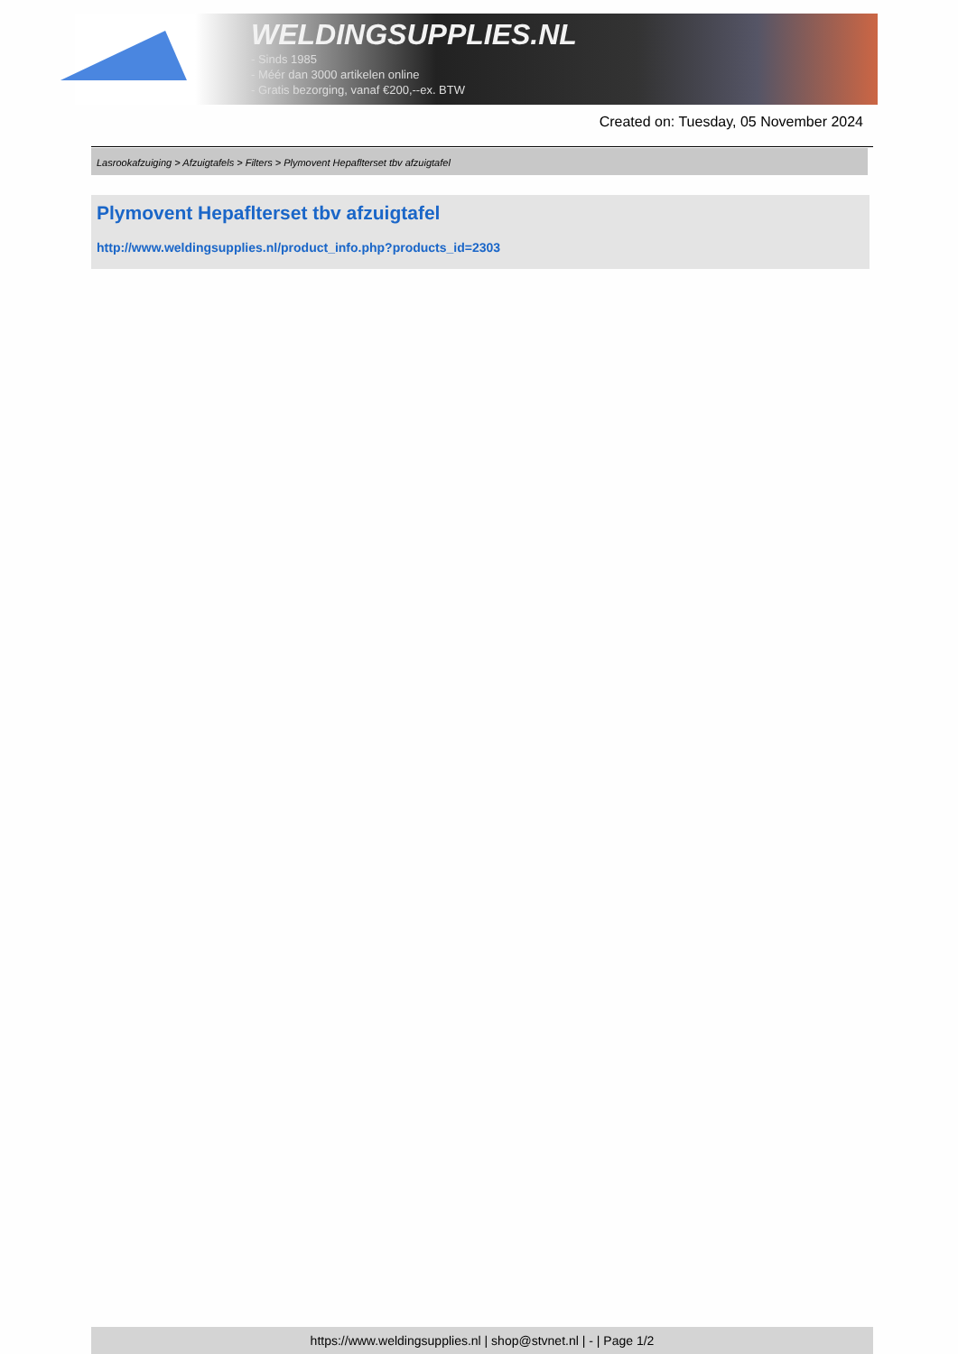WELDINGSUPPLIES.NL
- Sinds 1985
- Méér dan 3000 artikelen online
- Gratis bezorging, vanaf €200,--ex. BTW
Created on: Tuesday, 05 November 2024
Lasrookafzuiging > Afzuigtafels > Filters > Plymovent Hepaflterset tbv afzuigtafel
Plymovent Hepaflterset tbv afzuigtafel
http://www.weldingsupplies.nl/product_info.php?products_id=2303
https://www.weldingsupplies.nl | shop@stvnet.nl | - | Page 1/2